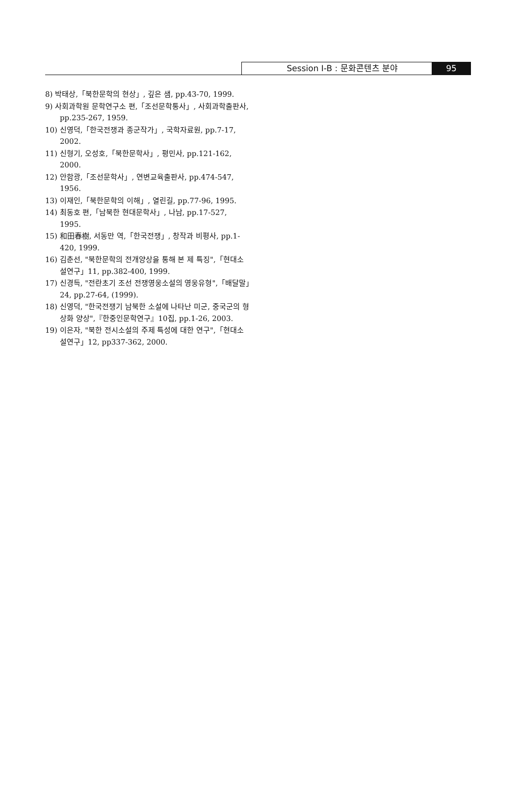Session Ⅰ-B : 문화콘텐츠 분야 95
8) 박태상,「북한문학의 현상」, 깊은 샘, pp.43-70, 1999.
9) 사회과학원 문학연구소 편,「조선문학통사」, 사회과학출판사, pp.235-267, 1959.
10) 신영덕,「한국전쟁과 종군작가」, 국학자료원, pp.7-17, 2002.
11) 신형기, 오성호,「북한문학사」, 평민사, pp.121-162, 2000.
12) 안함광,「조선문학사」, 연변교육출판사, pp.474-547, 1956.
13) 이재인,「북한문학의 이해」, 열린길, pp.77-96, 1995.
14) 최동호 편,「남북한 현대문학사」, 나남, pp.17-527, 1995.
15) 和田春樹, 서동만 역,「한국전쟁」, 창작과 비평사, pp.1-420, 1999.
16) 김춘선, "북한문학의 전개양상을 통해 본 제 특징",「현대소설연구」11, pp.382-400, 1999.
17) 신경득, "전란초기 조선 전쟁영웅소설의 영웅유형",「배달말」24, pp.27-64, (1999).
18) 신영덕, "한국전쟁기 남북한 소설에 나타난 미군, 중국군의 형상화 양상",『한중인문학연구』10집, pp.1-26, 2003.
19) 이은자, "북한 전시소설의 주제 특성에 대한 연구",「현대소설연구」12, pp337-362, 2000.